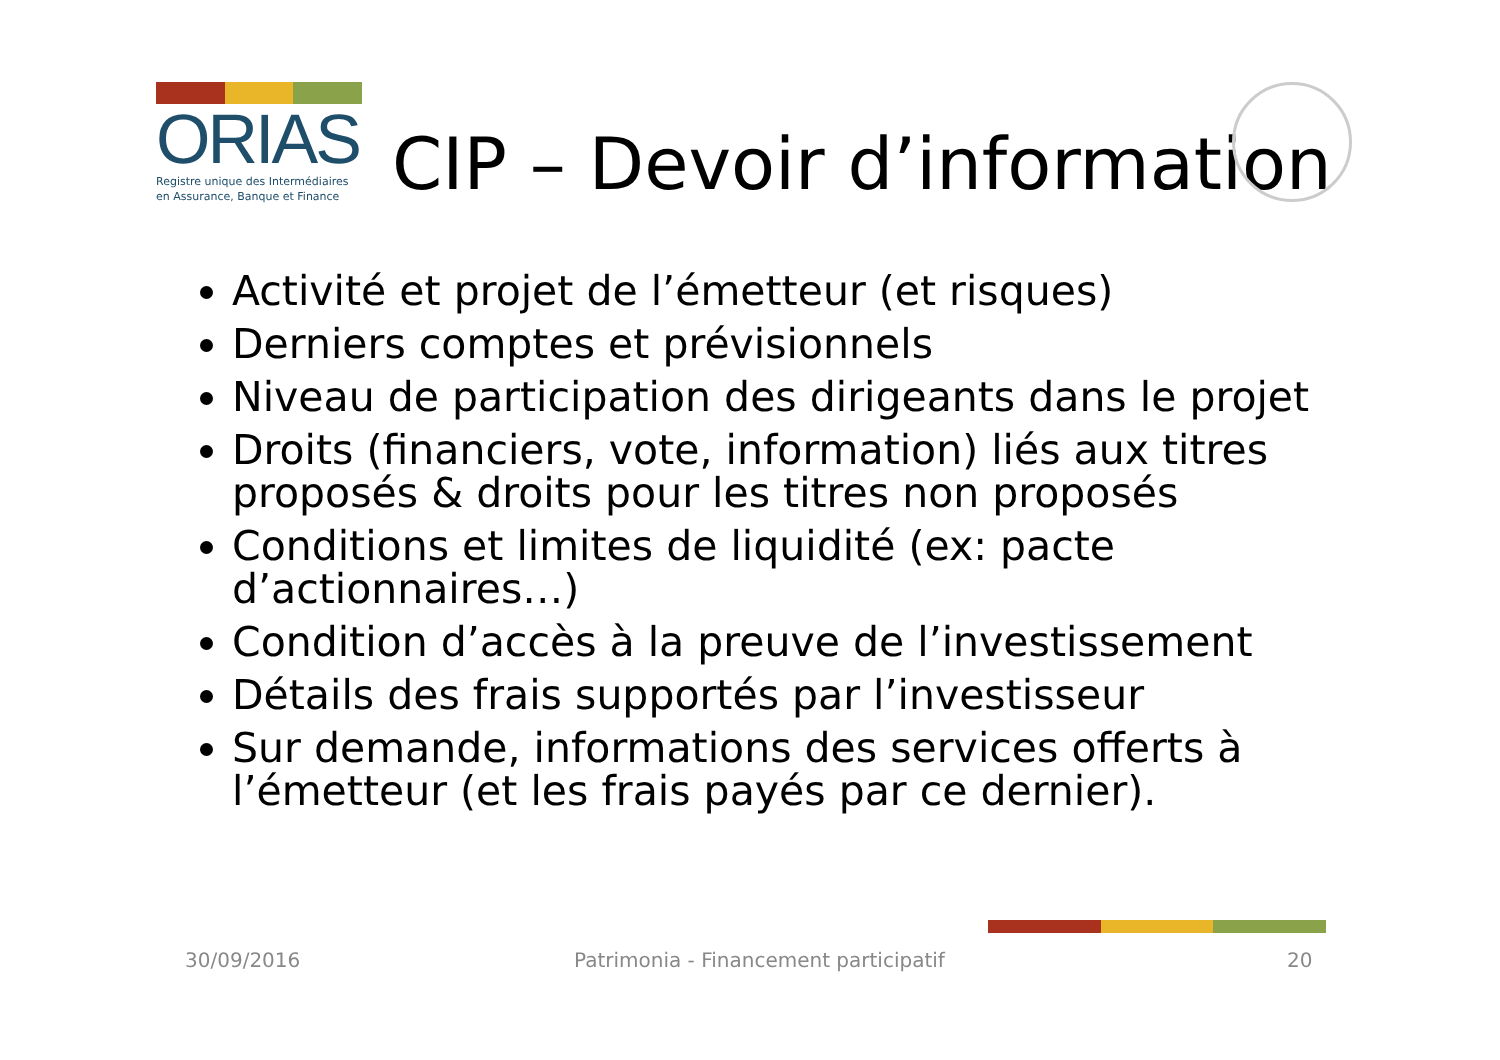ORIAS
Registre unique des Intermédiaires
en Assurance, Banque et Finance
CIP – Devoir d’information
Activité et projet de l’émetteur (et risques)
Derniers comptes et prévisionnels
Niveau de participation des dirigeants dans le projet
Droits (financiers, vote, information) liés aux titres proposés & droits pour les titres non proposés
Conditions et limites de liquidité (ex: pacte d’actionnaires…)
Condition d’accès à la preuve de l’investissement
Détails des frais supportés par l’investisseur
Sur demande, informations des services offerts à l’émetteur (et les frais payés par ce dernier).
30/09/2016
Patrimonia - Financement participatif
20